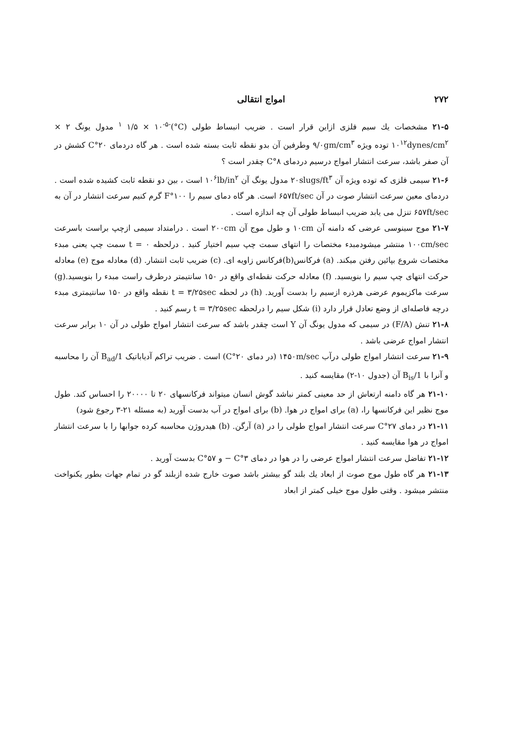۲۷۲ امواج انتقالی
۲۱-۵ مشخصات یك سیم فلزی ازاین قرار است . ضریب انبساط طولی (C°)<sup>-۱</sup> ۱/۵ × ۱۰<sup>-۵</sup> مدول یونگ ۲ × ۱۰<sup>۱۲</sup>dynes/cm<sup>۲</sup> توده ویژه ۹/۰gm/cm<sup>۳</sup> وطرفین آن بدو نقطه ثابت بسته شده است . هر گاه دردمای ۲۰°C کشش در آن صفر باشد، سرعت انتشار امواج درسیم دردمای ۸°C چقدر است ؟
۲۱-۶ سیمی فلزی که توده ویژه آن ۲۰slugs/ft<sup>۳</sup> مدول یونگ آن ۱۰<sup>۶</sup>lb/in<sup>۲</sup> است ، بین دو نقطه ثابت کشیده شده است . دردمای معین سرعت انتشار صوت در آن ۶۵۷ft/sec است. هر گاه دمای سیم را ۱۰۰°F گرم کنیم سرعت انتشار در آن به ۶۵۷ft/sec تنزل می یابد ضریب انبساط طولی آن چه اندازه است .
۲۱-۷ موج سینوسی عرضی که دامنه آن ۱۰cm و طول موج آن ۲۰۰cm است . درامتداد سیمی ازچپ براست باسرعت ۱۰۰cm/sec منتشر میشودمبدء مختصات را انتهای سمت چپ سیم اختیار کنید . درلحظه t = ۰ سمت چپ یعنی مبدء مختصات شروع بپائین رفتن میکند. (a) فرکانس(b)فرکانس زاویه ای. (c) ضریب ثابت انتشار. (d) معادله موج (e) معادله حرکت انتهای چپ سیم را بنویسید. (f) معادله حرکت نقطه‌ای واقع در ۱۵۰ سانتیمتر درطرف راست مبدء را بنویسید.(g) سرعت ماکزیموم عرضی هرذره ازسیم را بدست آورید. (h) در لحظه t = ۳/۲۵sec نقطه واقع در ۱۵۰ سانتیمتری مبدء درچه فاصله‌ای از وضع تعادل قرار دارد (i) شکل سیم را درلحظه t = ۳/۲۵sec رسم کنید .
۲۱-۸ تنش (F/A) در سیمی که مدول یونگ آن Y است چقدر باشد که سرعت انتشار امواج طولی در آن ۱۰ برابر سرعت انتشار امواج عرضی باشد .
۲۱-۹ سرعت انتشار امواج طولی درآب ۱۴۵۰m/sec (در دمای ۲۰°C) است . ضریب تراکم آدیاباتیک 1/B<sub>ad</sub> آن را محاسبه و آنرا با 1/B<sub>is</sub> آن (جدول ۱۰-۲) مقایسه کنید .
۲۱-۱۰ هر گاه دامنه ارتعاش از حد معینی کمتر نباشد گوش انسان میتواند فرکانسهای ۲۰ تا ۲۰۰۰۰ را احساس کند. طول موج نظیر این فرکانسها را، (a) برای امواج در هوا. (b) برای امواج در آب بدست آورید (به مسئله ۲۱-۳ رجوع شود)
۲۱-۱۱ در دمای ۲۷°C سرعت انتشار امواج طولی را در (a) آرگن. (b) هیدروژن محاسبه کرده جوابها را با سرعت انتشار امواج در هوا مقایسه کنید .
۲۱-۱۲ تفاضل سرعت انتشار امواج عرضی را در هوا در دمای ۳°C − و ۵۷°C بدست آورید .
۲۱-۱۳ هر گاه طول موج صوت از ابعاد یك بلند گو بیشتر باشد صوت خارج شده ازبلند گو در تمام جهات بطور یکنواخت منتشر میشود . وقتی طول موج خیلی کمتر از ابعاد